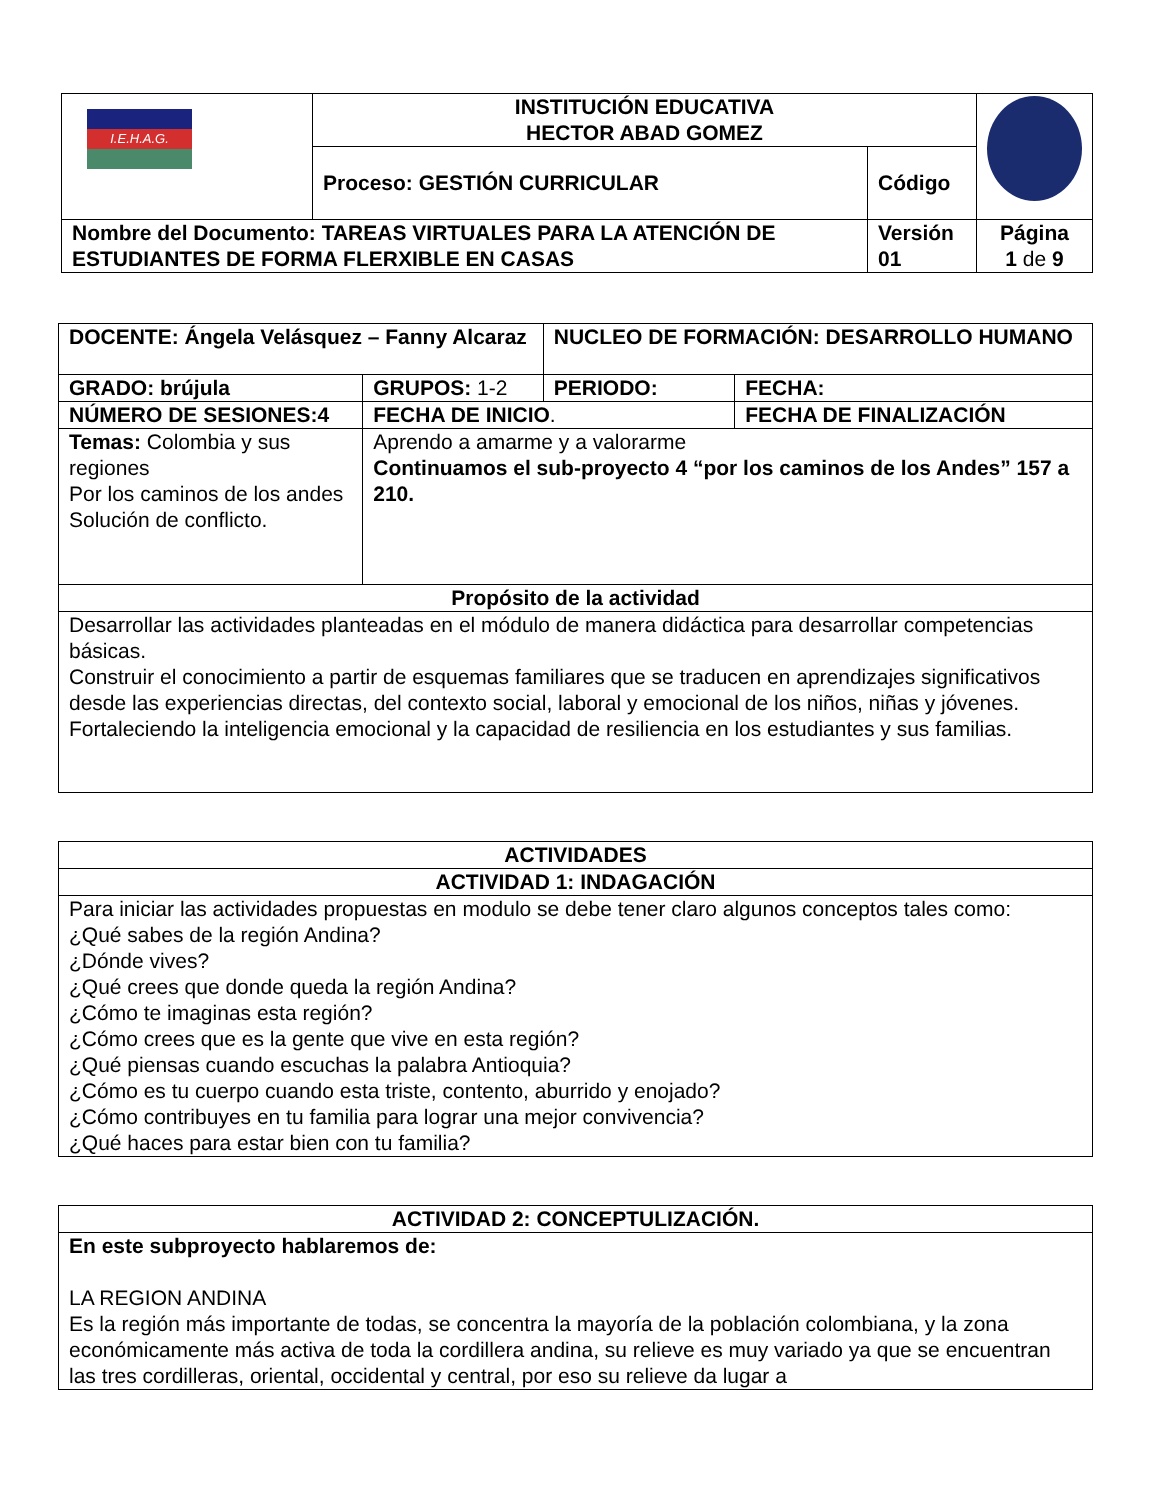| I.E.H.A.G. | INSTITUCIÓN EDUCATIVA HECTOR ABAD GOMEZ | | |
| | Proceso: GESTIÓN CURRICULAR | Código | |
| Nombre del Documento: TAREAS VIRTUALES PARA LA ATENCIÓN DE ESTUDIANTES DE FORMA FLERXIBLE EN CASAS | | Versión 01 | Página 1 de 9 |
| DOCENTE: Ángela Velásquez – Fanny Alcaraz | | NUCLEO DE FORMACIÓN: DESARROLLO HUMANO | |
| GRADO: brújula | GRUPOS: 1-2 | PERIODO: | FECHA: |
| NÚMERO DE SESIONES:4 | FECHA DE INICIO . | | FECHA DE FINALIZACIÓN |
| Temas: Colombia y sus regiones Por los caminos de los andes Solución de conflicto. | Aprendo a amarme y a valorarme Continuamos el sub-proyecto 4 “por los caminos de los Andes” 157 a 210. | | |
| Propósito de la actividad | | | |
| Desarrollar las actividades planteadas en el módulo de manera didáctica para desarrollar competencias básicas. Construir el conocimiento a partir de esquemas familiares que se traducen en aprendizajes significativos desde las experiencias directas, del contexto social, laboral y emocional de los niños, niñas y jóvenes. Fortaleciendo la inteligencia emocional y la capacidad de resiliencia en los estudiantes y sus familias. | | | |
| ACTIVIDADES |
| --- |
| ACTIVIDAD 1: INDAGACIÓN |
| Para iniciar las actividades propuestas en modulo se debe tener claro algunos conceptos tales como: ¿Qué sabes de la región Andina? ¿Dónde vives? ¿Qué crees que donde queda la región Andina? ¿Cómo te imaginas esta región? ¿Cómo crees que es la gente que vive en esta región? ¿Qué piensas cuando escuchas la palabra Antioquia? ¿Cómo es tu cuerpo cuando esta triste, contento, aburrido y enojado? ¿Cómo contribuyes en tu familia para lograr una mejor convivencia? ¿Qué haces para estar bien con tu familia? |
| ACTIVIDAD 2: CONCEPTULIZACIÓN. |
| --- |
| En este subproyecto hablaremos de: LA REGION ANDINA Es la región más importante de todas, se concentra la mayoría de la población colombiana, y la zona económicamente más activa de toda la cordillera andina, su relieve es muy variado ya que se encuentran las tres cordilleras, oriental, occidental y central, por eso su relieve da lugar a |